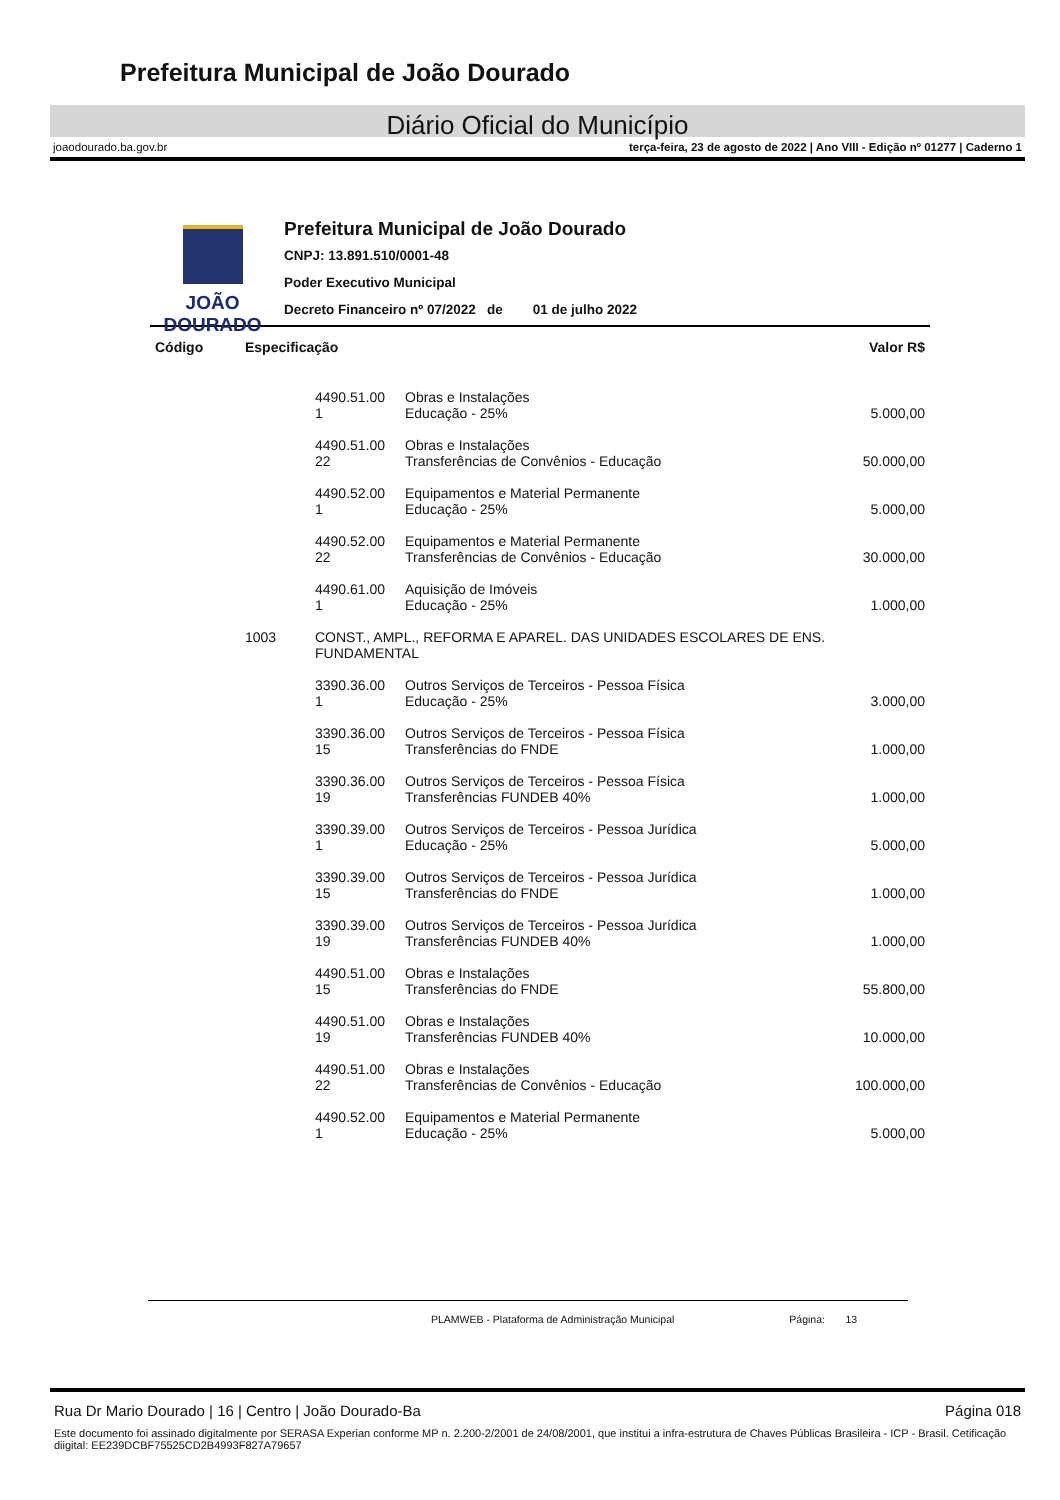Prefeitura Municipal de João Dourado
Diário Oficial do Município
joaodourado.ba.gov.br terça-feira, 23 de agosto de 2022 | Ano VIII - Edição nº 01277 | Caderno 1
JOÃO
DOURADO
Prefeitura Municipal de João Dourado
CNPJ: 13.891.510/0001-48
Poder Executivo Municipal
Decreto Financeiro nº 07/2022 de 01 de julho 2022
| Código | Especificação | | | Valor R$ |
| --- | --- | --- | --- | --- |
| | | 4490.51.00 1 | Obras e Instalações Educação - 25% | 5.000,00 |
| | | 4490.51.00 22 | Obras e Instalações Transferências de Convênios - Educação | 50.000,00 |
| | | 4490.52.00 1 | Equipamentos e Material Permanente Educação - 25% | 5.000,00 |
| | | 4490.52.00 22 | Equipamentos e Material Permanente Transferências de Convênios - Educação | 30.000,00 |
| | | 4490.61.00 1 | Aquisição de Imóveis Educação - 25% | 1.000,00 |
| | 1003 | CONST., AMPL., REFORMA E APAREL. DAS UNIDADES ESCOLARES DE ENS. FUNDAMENTAL | | |
| | | 3390.36.00 1 | Outros Serviços de Terceiros - Pessoa Física Educação - 25% | 3.000,00 |
| | | 3390.36.00 15 | Outros Serviços de Terceiros - Pessoa Física Transferências do FNDE | 1.000,00 |
| | | 3390.36.00 19 | Outros Serviços de Terceiros - Pessoa Física Transferências FUNDEB 40% | 1.000,00 |
| | | 3390.39.00 1 | Outros Serviços de Terceiros - Pessoa Jurídica Educação - 25% | 5.000,00 |
| | | 3390.39.00 15 | Outros Serviços de Terceiros - Pessoa Jurídica Transferências do FNDE | 1.000,00 |
| | | 3390.39.00 19 | Outros Serviços de Terceiros - Pessoa Jurídica Transferências FUNDEB 40% | 1.000,00 |
| | | 4490.51.00 15 | Obras e Instalações Transferências do FNDE | 55.800,00 |
| | | 4490.51.00 19 | Obras e Instalações Transferências FUNDEB 40% | 10.000,00 |
| | | 4490.51.00 22 | Obras e Instalações Transferências de Convênios - Educação | 100.000,00 |
| | | 4490.52.00 1 | Equipamentos e Material Permanente Educação - 25% | 5.000,00 |
PLAMWEB - Plataforma de Administração Municipal Página: 13
Rua Dr Mario Dourado | 16 | Centro | João Dourado-Ba Página 018
Este documento foi assinado digitalmente por SERASA Experian conforme MP n. 2.200-2/2001 de 24/08/2001, que institui a infra-estrutura de Chaves Públicas Brasileira - ICP - Brasil. Cetificação diigital: EE239DCBF75525CD2B4993F827A79657